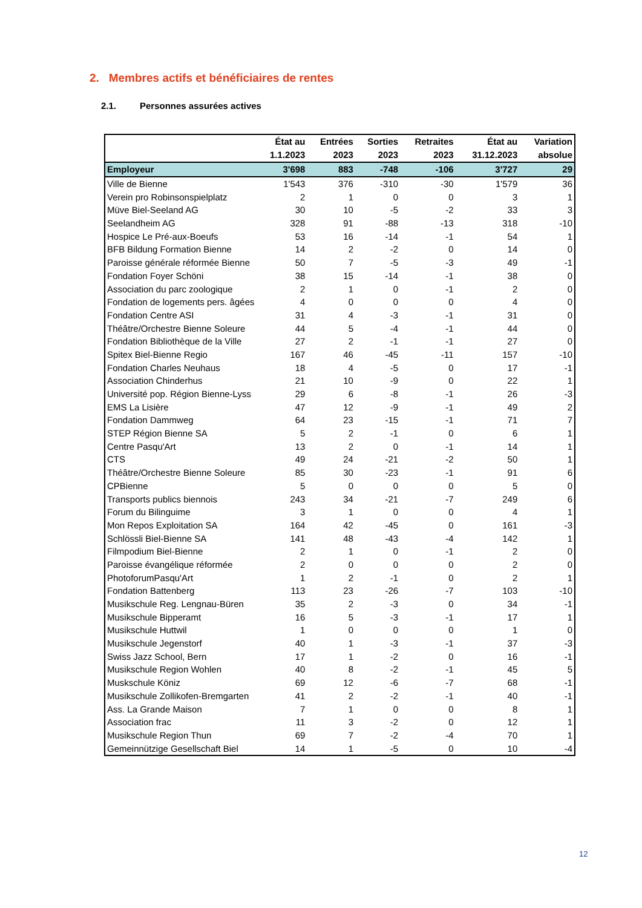2. Membres actifs et bénéficiaires de rentes
2.1. Personnes assurées actives
| | État au 1.1.2023 | Entrées 2023 | Sorties 2023 | Retraites 2023 | État au 31.12.2023 | Variation absolue |
| --- | --- | --- | --- | --- | --- | --- |
| Employeur | 3'698 | 883 | -748 | -106 | 3'727 | 29 |
| Ville de Bienne | 1'543 | 376 | -310 | -30 | 1'579 | 36 |
| Verein pro Robinsonspielplatz | 2 | 1 | 0 | 0 | 3 | 1 |
| Müve Biel-Seeland AG | 30 | 10 | -5 | -2 | 33 | 3 |
| Seelandheim AG | 328 | 91 | -88 | -13 | 318 | -10 |
| Hospice Le Pré-aux-Boeufs | 53 | 16 | -14 | -1 | 54 | 1 |
| BFB Bildung Formation Bienne | 14 | 2 | -2 | 0 | 14 | 0 |
| Paroisse générale réformée Bienne | 50 | 7 | -5 | -3 | 49 | -1 |
| Fondation Foyer Schöni | 38 | 15 | -14 | -1 | 38 | 0 |
| Association du parc zoologique | 2 | 1 | 0 | -1 | 2 | 0 |
| Fondation de logements pers. âgées | 4 | 0 | 0 | 0 | 4 | 0 |
| Fondation Centre ASI | 31 | 4 | -3 | -1 | 31 | 0 |
| Théâtre/Orchestre Bienne Soleure | 44 | 5 | -4 | -1 | 44 | 0 |
| Fondation Bibliothèque de la Ville | 27 | 2 | -1 | -1 | 27 | 0 |
| Spitex Biel-Bienne Regio | 167 | 46 | -45 | -11 | 157 | -10 |
| Fondation Charles Neuhaus | 18 | 4 | -5 | 0 | 17 | -1 |
| Association Chinderhus | 21 | 10 | -9 | 0 | 22 | 1 |
| Université pop. Région Bienne-Lyss | 29 | 6 | -8 | -1 | 26 | -3 |
| EMS La Lisière | 47 | 12 | -9 | -1 | 49 | 2 |
| Fondation Dammweg | 64 | 23 | -15 | -1 | 71 | 7 |
| STEP Région Bienne SA | 5 | 2 | -1 | 0 | 6 | 1 |
| Centre Pasqu'Art | 13 | 2 | 0 | -1 | 14 | 1 |
| CTS | 49 | 24 | -21 | -2 | 50 | 1 |
| Théâtre/Orchestre Bienne Soleure | 85 | 30 | -23 | -1 | 91 | 6 |
| CPBienne | 5 | 0 | 0 | 0 | 5 | 0 |
| Transports publics biennois | 243 | 34 | -21 | -7 | 249 | 6 |
| Forum du Bilinguime | 3 | 1 | 0 | 0 | 4 | 1 |
| Mon Repos Exploitation SA | 164 | 42 | -45 | 0 | 161 | -3 |
| Schlössli Biel-Bienne SA | 141 | 48 | -43 | -4 | 142 | 1 |
| Filmpodium Biel-Bienne | 2 | 1 | 0 | -1 | 2 | 0 |
| Paroisse évangélique réformée | 2 | 0 | 0 | 0 | 2 | 0 |
| PhotoforumPasqu'Art | 1 | 2 | -1 | 0 | 2 | 1 |
| Fondation Battenberg | 113 | 23 | -26 | -7 | 103 | -10 |
| Musikschule Reg. Lengnau-Büren | 35 | 2 | -3 | 0 | 34 | -1 |
| Musikschule Bipperamt | 16 | 5 | -3 | -1 | 17 | 1 |
| Musikschule Huttwil | 1 | 0 | 0 | 0 | 1 | 0 |
| Musikschule Jegenstorf | 40 | 1 | -3 | -1 | 37 | -3 |
| Swiss Jazz School, Bern | 17 | 1 | -2 | 0 | 16 | -1 |
| Musikschule Region Wohlen | 40 | 8 | -2 | -1 | 45 | 5 |
| Muskschule Köniz | 69 | 12 | -6 | -7 | 68 | -1 |
| Musikschule Zollikofen-Bremgarten | 41 | 2 | -2 | -1 | 40 | -1 |
| Ass. La Grande Maison | 7 | 1 | 0 | 0 | 8 | 1 |
| Association frac | 11 | 3 | -2 | 0 | 12 | 1 |
| Musikschule Region Thun | 69 | 7 | -2 | -4 | 70 | 1 |
| Gemeinnützige Gesellschaft Biel | 14 | 1 | -5 | 0 | 10 | -4 |
12